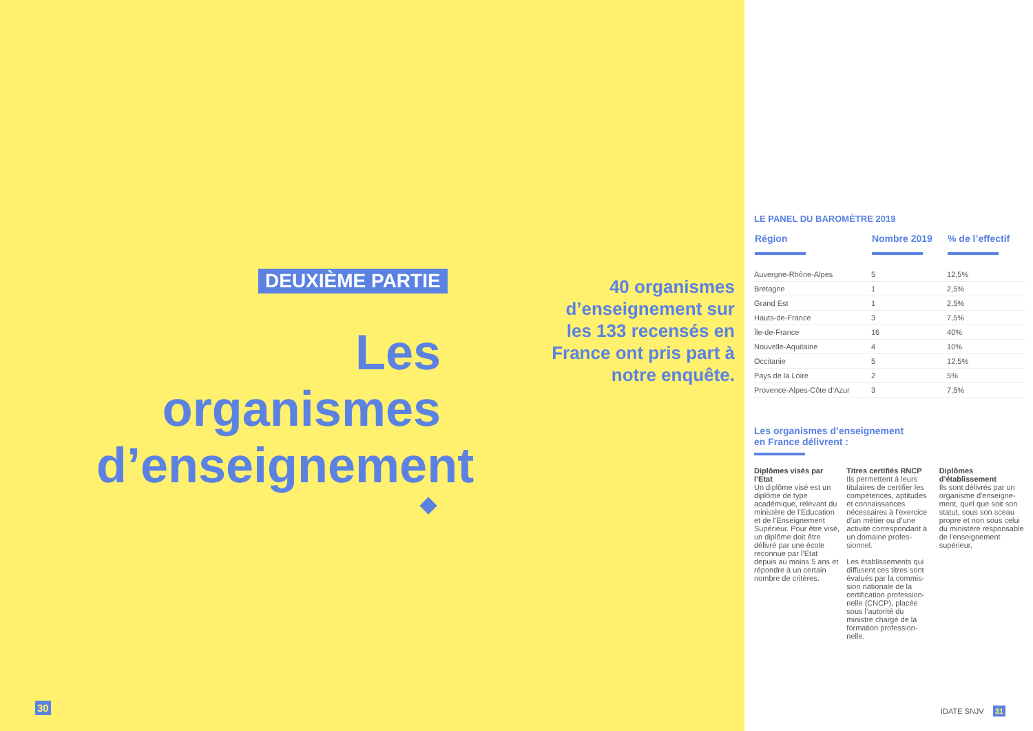DEUXIÈME PARTIE
Les organismes d’enseignement
40 organismes d’enseignement sur les 133 recensés en France ont pris part à notre enquête.
30
LE PANEL DU BAROMÈTRE 2019
| Région | Nombre 2019 | % de l’effectif |
| --- | --- | --- |
| Auvergne-Rhône-Alpes | 5 | 12,5% |
| Bretagne | 1 | 2,5% |
| Grand Est | 1 | 2,5% |
| Hauts-de-France | 3 | 7,5% |
| Île-de-France | 16 | 40% |
| Nouvelle-Aquitaine | 4 | 10% |
| Occitanie | 5 | 12,5% |
| Pays de la Loire | 2 | 5% |
| Provence-Alpes-Côte d’Azur | 3 | 7,5% |
Les organismes d’enseignement
en France délivrent :
Diplômes visés par l’Etat
Un diplôme visé est un diplôme de type académique, relevant du ministère de l’Education et de l’Enseignement Supérieur. Pour être visé, un diplôme doit être délivré par une école reconnue par l’Etat depuis au moins 5 ans et répondre à un certain nombre de critères.
Titres certifiés RNCP
Ils permettent à leurs titulaires de certifier les compétences, aptitudes et connaissances nécessaires à l’exercice d’un métier ou d’une activité correspondant à un domaine profes-sionnel.
Les établissements qui diffusent ces titres sont évalués par la commis-sion nationale de la certification profession-nelle (CNCP), placée sous l’autorité du ministre chargé de la formation profession-nelle.
Diplômes d’établissement
Ils sont délivrés par un organisme d'enseigne-ment, quel que soit son statut, sous son sceau propre et non sous celui du ministère responsable de l'enseignement supérieur.
IDATE SNJV 31